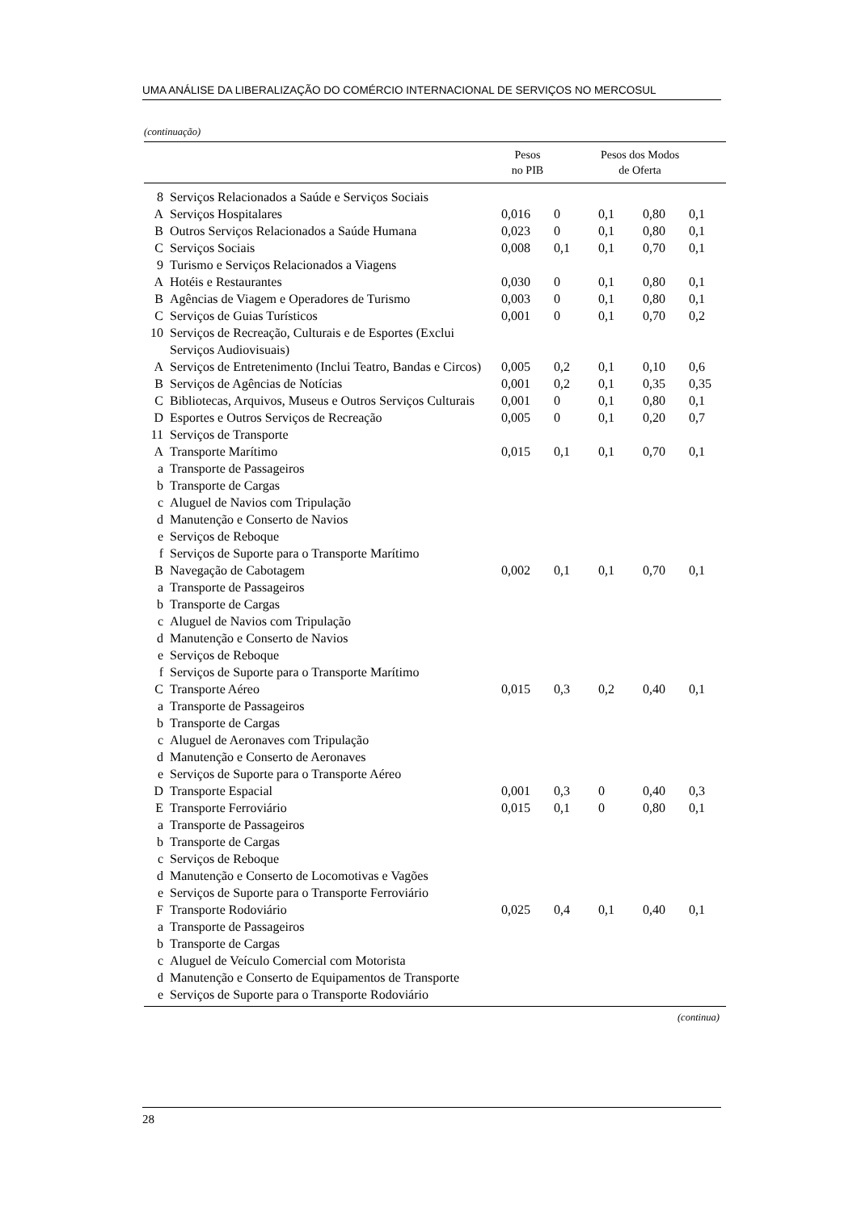UMA ANÁLISE DA LIBERALIZAÇÃO DO COMÉRCIO INTERNACIONAL DE SERVIÇOS NO MERCOSUL
(continuação)
| | | Pesos no PIB | Pesos dos Modos de Oferta | | | |
| --- | --- | --- | --- | --- | --- | --- |
| 8 | Serviços Relacionados a Saúde e Serviços Sociais | | | | | |
| A | Serviços Hospitalares | 0,016 | 0 | 0,1 | 0,80 | 0,1 |
| B | Outros Serviços Relacionados a Saúde Humana | 0,023 | 0 | 0,1 | 0,80 | 0,1 |
| C | Serviços Sociais | 0,008 | 0,1 | 0,1 | 0,70 | 0,1 |
| 9 | Turismo e Serviços Relacionados a Viagens | | | | | |
| A | Hotéis e Restaurantes | 0,030 | 0 | 0,1 | 0,80 | 0,1 |
| B | Agências de Viagem e Operadores de Turismo | 0,003 | 0 | 0,1 | 0,80 | 0,1 |
| C | Serviços de Guias Turísticos | 0,001 | 0 | 0,1 | 0,70 | 0,2 |
| 10 | Serviços de Recreação, Culturais e de Esportes (Exclui Serviços Audiovisuais) | | | | | |
| A | Serviços de Entretenimento (Inclui Teatro, Bandas e Circos) | 0,005 | 0,2 | 0,1 | 0,10 | 0,6 |
| B | Serviços de Agências de Notícias | 0,001 | 0,2 | 0,1 | 0,35 | 0,35 |
| C | Bibliotecas, Arquivos, Museus e Outros Serviços Culturais | 0,001 | 0 | 0,1 | 0,80 | 0,1 |
| D | Esportes e Outros Serviços de Recreação | 0,005 | 0 | 0,1 | 0,20 | 0,7 |
| 11 | Serviços de Transporte | | | | | |
| A | Transporte Marítimo | 0,015 | 0,1 | 0,1 | 0,70 | 0,1 |
| a | Transporte de Passageiros | | | | | |
| b | Transporte de Cargas | | | | | |
| c | Aluguel de Navios com Tripulação | | | | | |
| d | Manutenção e Conserto de Navios | | | | | |
| e | Serviços de Reboque | | | | | |
| f | Serviços de Suporte para o Transporte Marítimo | | | | | |
| B | Navegação de Cabotagem | 0,002 | 0,1 | 0,1 | 0,70 | 0,1 |
| a | Transporte de Passageiros | | | | | |
| b | Transporte de Cargas | | | | | |
| c | Aluguel de Navios com Tripulação | | | | | |
| d | Manutenção e Conserto de Navios | | | | | |
| e | Serviços de Reboque | | | | | |
| f | Serviços de Suporte para o Transporte Marítimo | | | | | |
| C | Transporte Aéreo | 0,015 | 0,3 | 0,2 | 0,40 | 0,1 |
| a | Transporte de Passageiros | | | | | |
| b | Transporte de Cargas | | | | | |
| c | Aluguel de Aeronaves com Tripulação | | | | | |
| d | Manutenção e Conserto de Aeronaves | | | | | |
| e | Serviços de Suporte para o Transporte Aéreo | | | | | |
| D | Transporte Espacial | 0,001 | 0,3 | 0 | 0,40 | 0,3 |
| E | Transporte Ferroviário | 0,015 | 0,1 | 0 | 0,80 | 0,1 |
| a | Transporte de Passageiros | | | | | |
| b | Transporte de Cargas | | | | | |
| c | Serviços de Reboque | | | | | |
| d | Manutenção e Conserto de Locomotivas e Vagões | | | | | |
| e | Serviços de Suporte para o Transporte Ferroviário | | | | | |
| F | Transporte Rodoviário | 0,025 | 0,4 | 0,1 | 0,40 | 0,1 |
| a | Transporte de Passageiros | | | | | |
| b | Transporte de Cargas | | | | | |
| c | Aluguel de Veículo Comercial com Motorista | | | | | |
| d | Manutenção e Conserto de Equipamentos de Transporte | | | | | |
| e | Serviços de Suporte para o Transporte Rodoviário | | | | | |
(continua)
28